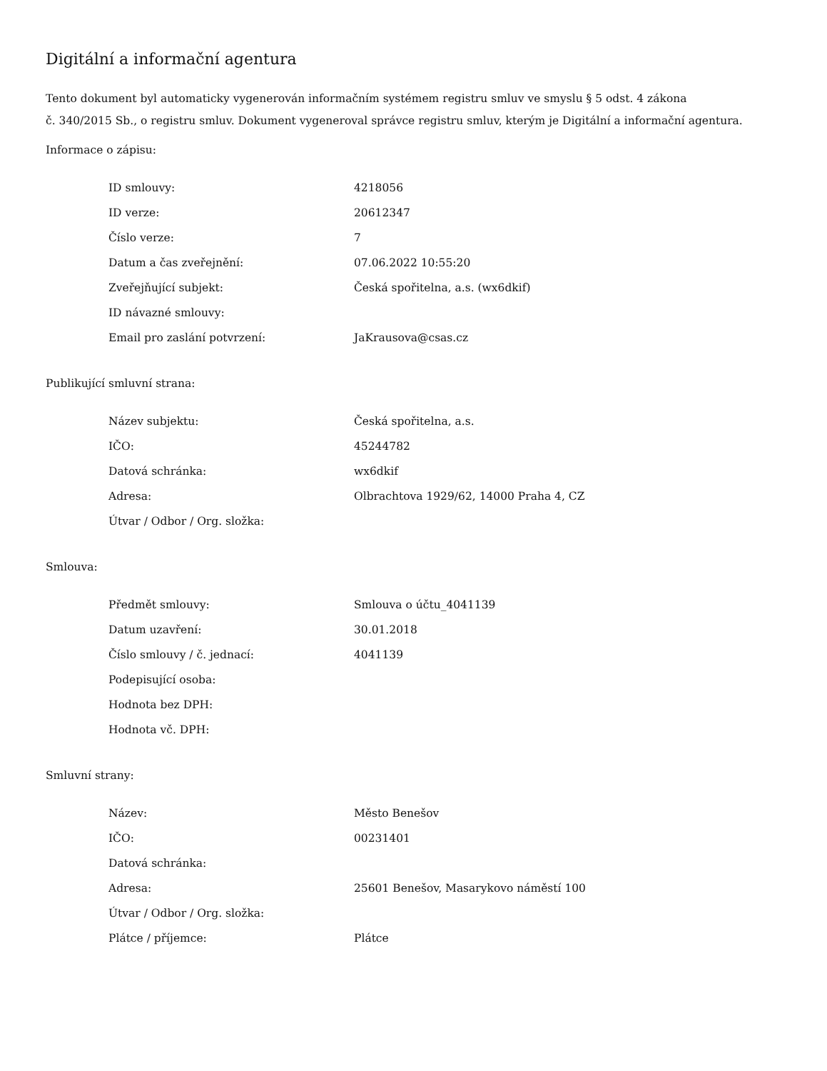Digitální a informační agentura
Tento dokument byl automaticky vygenerován informačním systémem registru smluv ve smyslu § 5 odst. 4 zákona
č. 340/2015 Sb., o registru smluv. Dokument vygeneroval správce registru smluv, kterým je Digitální a informační agentura.
Informace o zápisu:
| ID smlouvy: | 4218056 |
| ID verze: | 20612347 |
| Číslo verze: | 7 |
| Datum a čas zveřejnění: | 07.06.2022 10:55:20 |
| Zveřejňující subjekt: | Česká spořitelna, a.s. (wx6dkif) |
| ID návazné smlouvy: | |
| Email pro zaslání potvrzení: | JaKrausova@csas.cz |
Publikující smluvní strana:
| Název subjektu: | Česká spořitelna, a.s. |
| IČO: | 45244782 |
| Datová schránka: | wx6dkif |
| Adresa: | Olbrachtova 1929/62, 14000 Praha 4, CZ |
| Útvar / Odbor / Org. složka: | |
Smlouva:
| Předmět smlouvy: | Smlouva o účtu_4041139 |
| Datum uzavření: | 30.01.2018 |
| Číslo smlouvy / č. jednací: | 4041139 |
| Podepisující osoba: | |
| Hodnota bez DPH: | |
| Hodnota vč. DPH: | |
Smluvní strany:
| Název: | Město Benešov |
| IČO: | 00231401 |
| Datová schránka: | |
| Adresa: | 25601 Benešov, Masarykovo náměstí 100 |
| Útvar / Odbor / Org. složka: | |
| Plátce / příjemce: | Plátce |